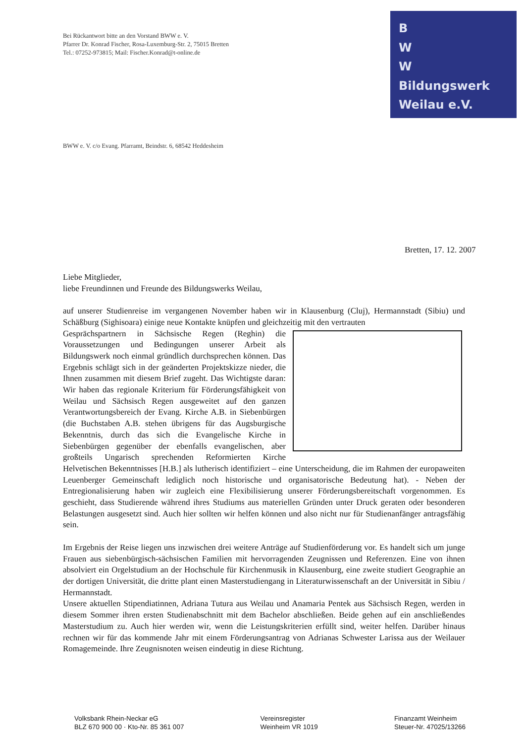Bei Rückantwort bitte an den Vorstand BWW e. V.
Pfarrer Dr. Konrad Fischer, Rosa-Luxemburg-Str. 2, 75015 Bretten
Tel.: 07252-973815; Mail: Fischer.Konrad@t-online.de
B
W
W
Bildungswerk
Weilau e.V.
BWW e. V. c/o Evang. Pfarramt, Beindstr. 6, 68542 Heddesheim
Bretten, 17. 12. 2007
Liebe Mitglieder,
liebe Freundinnen und Freunde des Bildungswerks Weilau,
auf unserer Studienreise im vergangenen November haben wir in Klausenburg (Cluj), Hermannstadt (Sibiu) und Schäßburg (Sighisoara) einige neue Kontakte knüpfen und gleichzeitig mit den vertrauten
Gesprächspartnern in Sächsische Regen (Reghin) die Voraussetzungen und Bedingungen unserer Arbeit als Bildungswerk noch einmal gründlich durchsprechen können. Das Ergebnis schlägt sich in der geänderten Projektskizze nieder, die Ihnen zusammen mit diesem Brief zugeht. Das Wichtigste daran: Wir haben das regionale Kriterium für Förderungsfähigkeit von Weilau und Sächsisch Regen ausgeweitet auf den ganzen Verantwortungsbereich der Evang. Kirche A.B. in Siebenbürgen (die Buchstaben A.B. stehen übrigens für das Augsburgische Bekenntnis, durch das sich die Evangelische Kirche in Siebenbürgen gegenüber der ebenfalls evangelischen, aber großteils Ungarisch sprechenden Reformierten Kirche Helvetischen Bekenntnisses [H.B.] als lutherisch identifiziert – eine Unterscheidung, die im Rahmen der europaweiten Leuenberger Gemeinschaft lediglich noch historische und organisatorische Bedeutung hat). - Neben der Entregionalisierung haben wir zugleich eine Flexibilisierung unserer Förderungsbereitschaft vorgenommen. Es geschieht, dass Studierende während ihres Studiums aus materiellen Gründen unter Druck geraten oder besonderen Belastungen ausgesetzt sind. Auch hier sollten wir helfen können und also nicht nur für Studienanfänger antragsfähig sein.
Im Ergebnis der Reise liegen uns inzwischen drei weitere Anträge auf Studienförderung vor. Es handelt sich um junge Frauen aus siebenbürgisch-sächsischen Familien mit hervorragenden Zeugnissen und Referenzen. Eine von ihnen absolviert ein Orgelstudium an der Hochschule für Kirchenmusik in Klausenburg, eine zweite studiert Geographie an der dortigen Universität, die dritte plant einen Masterstudiengang in Literaturwissenschaft an der Universität in Sibiu / Hermannstadt.
Unsere aktuellen Stipendiatinnen, Adriana Tutura aus Weilau und Anamaria Pentek aus Sächsisch Regen, werden in diesem Sommer ihren ersten Studienabschnitt mit dem Bachelor abschließen. Beide gehen auf ein anschließendes Masterstudium zu. Auch hier werden wir, wenn die Leistungskriterien erfüllt sind, weiter helfen. Darüber hinaus rechnen wir für das kommende Jahr mit einem Förderungsantrag von Adrianas Schwester Larissa aus der Weilauer Romagemeinde. Ihre Zeugnisnoten weisen eindeutig in diese Richtung.
Volksbank Rhein-Neckar eG
BLZ 670 900 00 · Kto-Nr. 85 361 007
Vereinsregister
Weinheim VR 1019
Finanzamt Weinheim
Steuer-Nr. 47025/13266